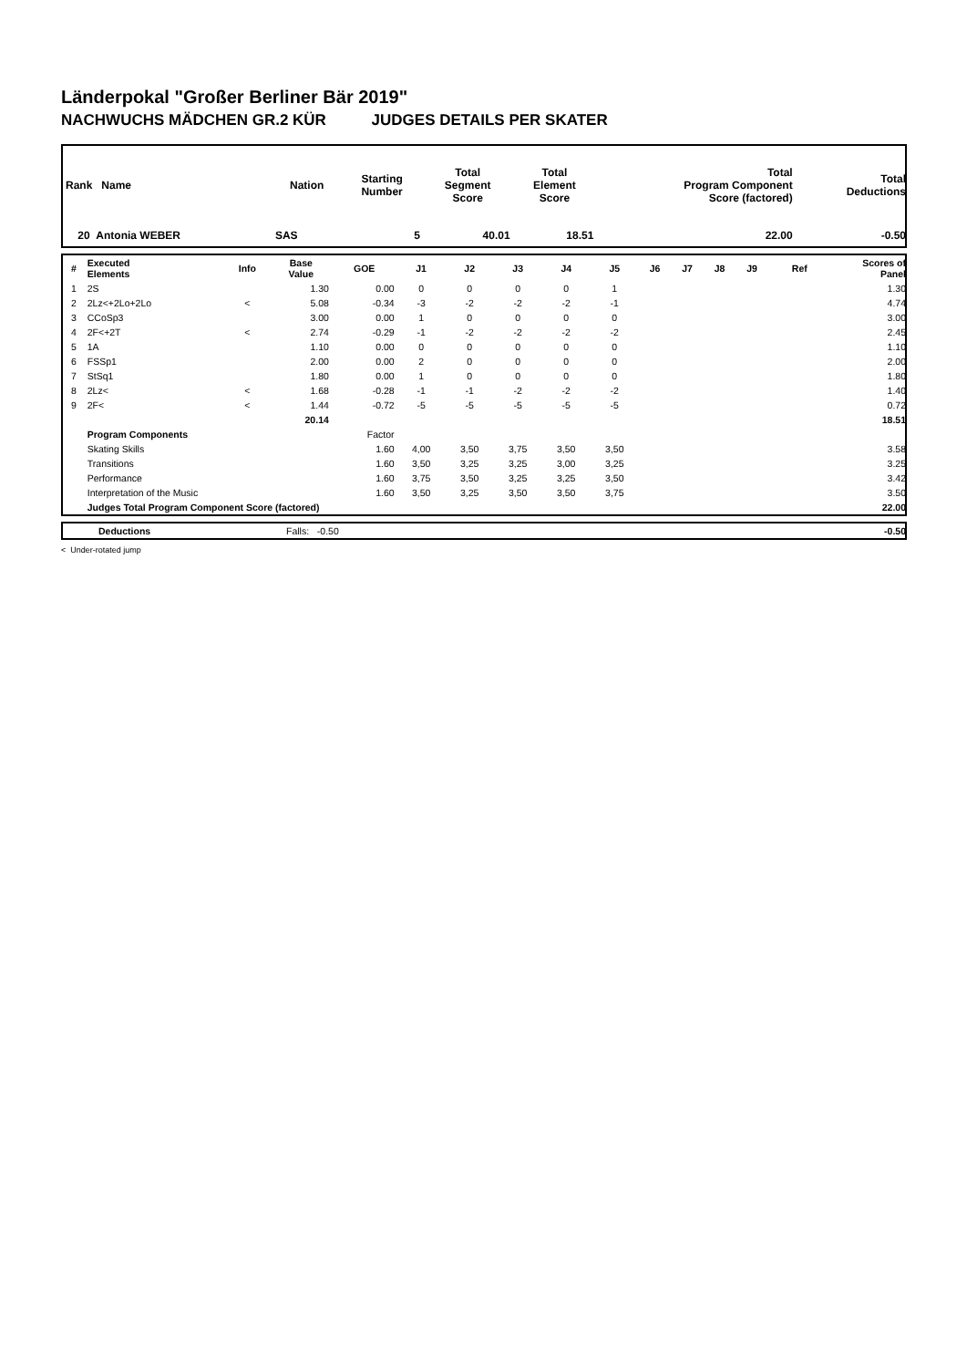Länderpokal "Großer Berliner Bär 2019"
NACHWUCHS MÄDCHEN GR.2 KÜR JUDGES DETAILS PER SKATER
| Rank Name | Nation | Starting Number | Total Segment Score | Total Element Score | Total Program Component Score (factored) | Total Deductions |
| --- | --- | --- | --- | --- | --- | --- |
| 20 Antonia WEBER | SAS | 5 | 40.01 | 18.51 | 22.00 | -0.50 |
| # | Executed Elements | Info | Base Value | GOE | J1 | J2 | J3 | J4 | J5 | J6 | J7 | J8 | J9 | Ref | Scores of Panel |
| --- | --- | --- | --- | --- | --- | --- | --- | --- | --- | --- | --- | --- | --- | --- | --- |
| 1 | 2S | | 1.30 | 0.00 | 0 | 0 | 0 | 0 | 1 | | | | | | 1.30 |
| 2 | 2Lz<+2Lo+2Lo | < | 5.08 | -0.34 | -3 | -2 | -2 | -2 | -1 | | | | | | 4.74 |
| 3 | CCoSp3 | | 3.00 | 0.00 | 1 | 0 | 0 | 0 | 0 | | | | | | 3.00 |
| 4 | 2F<+2T | < | 2.74 | -0.29 | -1 | -2 | -2 | -2 | -2 | | | | | | 2.45 |
| 5 | 1A | | 1.10 | 0.00 | 0 | 0 | 0 | 0 | 0 | | | | | | 1.10 |
| 6 | FSSp1 | | 2.00 | 0.00 | 2 | 0 | 0 | 0 | 0 | | | | | | 2.00 |
| 7 | StSq1 | | 1.80 | 0.00 | 1 | 0 | 0 | 0 | 0 | | | | | | 1.80 |
| 8 | 2Lz< | < | 1.68 | -0.28 | -1 | -1 | -2 | -2 | -2 | | | | | | 1.40 |
| 9 | 2F< | < | 1.44 | -0.72 | -5 | -5 | -5 | -5 | -5 | | | | | | 0.72 |
| | | | 20.14 | | | | | | | | | | | | 18.51 |
| | Program Components | | | Factor | | | | | | | | | | | |
| | Skating Skills | | | 1.60 | 4,00 | 3,50 | 3,75 | 3,50 | 3,50 | | | | | | 3.58 |
| | Transitions | | | 1.60 | 3,50 | 3,25 | 3,25 | 3,00 | 3,25 | | | | | | 3.25 |
| | Performance | | | 1.60 | 3,75 | 3,50 | 3,25 | 3,25 | 3,50 | | | | | | 3.42 |
| | Interpretation of the Music | | | 1.60 | 3,50 | 3,25 | 3,50 | 3,50 | 3,75 | | | | | | 3.50 |
| | Judges Total Program Component Score (factored) | | | | | | | | | | | | | | 22.00 |
| | Deductions | Falls: -0.50 | -0.50 |
< Under-rotated jump